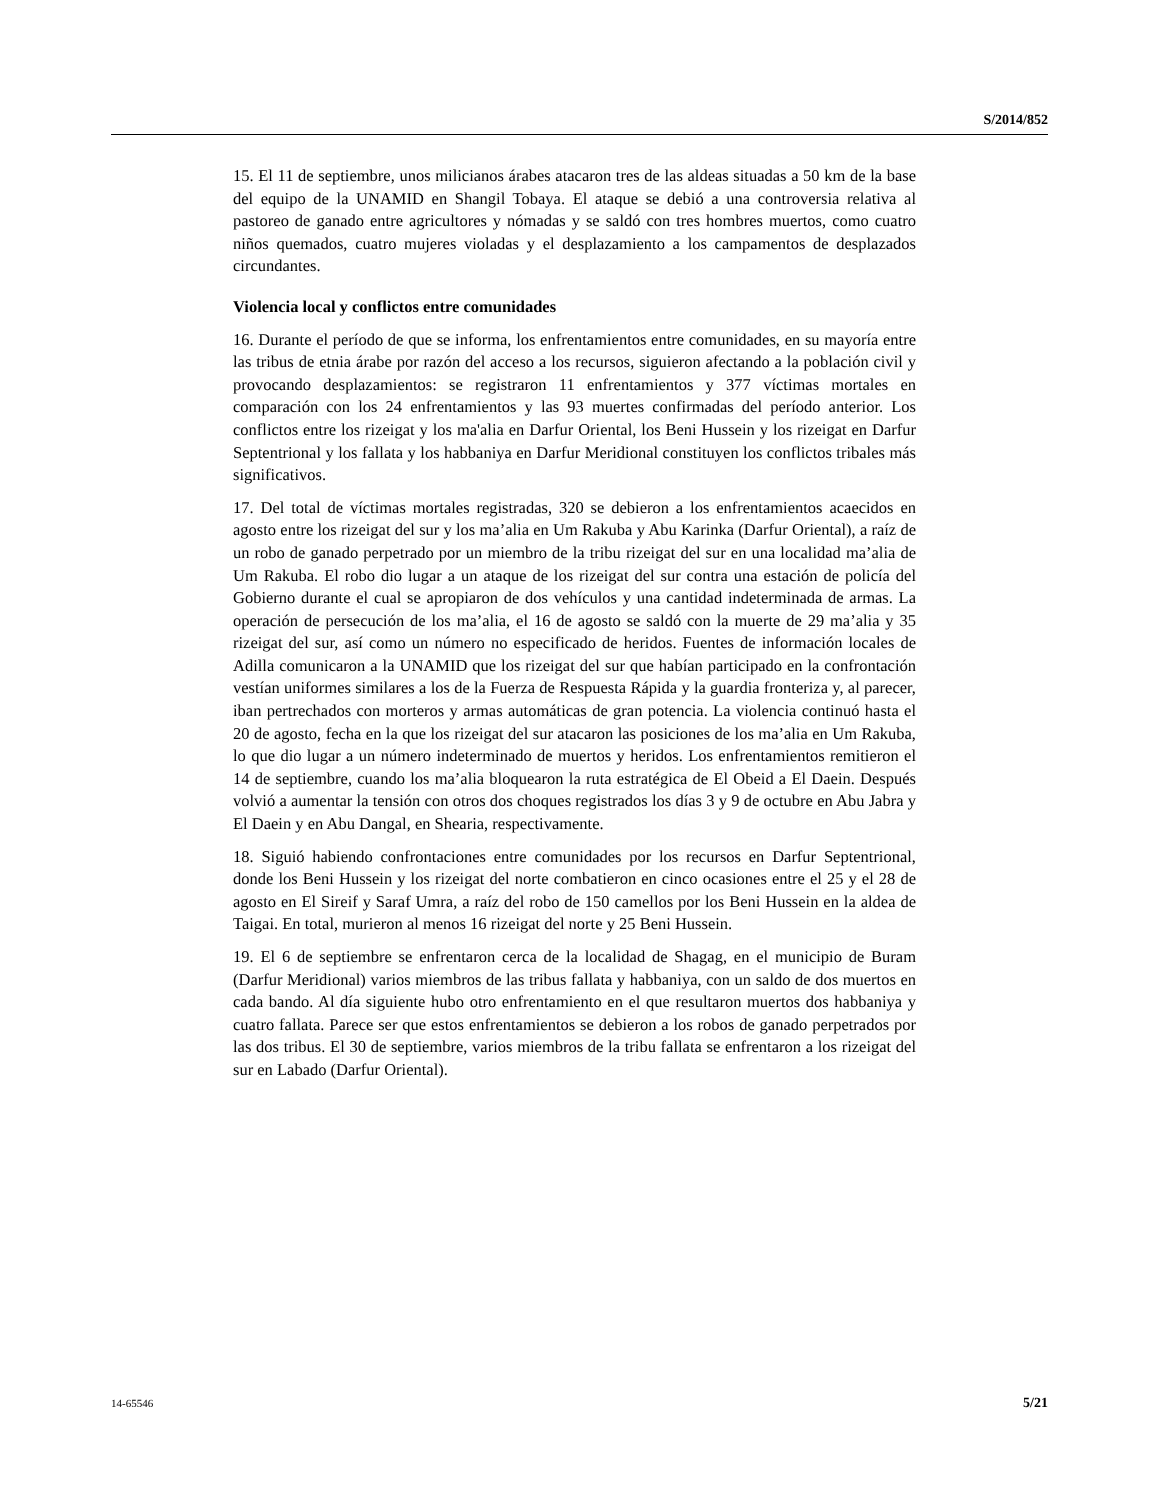S/2014/852
15. El 11 de septiembre, unos milicianos árabes atacaron tres de las aldeas situadas a 50 km de la base del equipo de la UNAMID en Shangil Tobaya. El ataque se debió a una controversia relativa al pastoreo de ganado entre agricultores y nómadas y se saldó con tres hombres muertos, como cuatro niños quemados, cuatro mujeres violadas y el desplazamiento a los campamentos de desplazados circundantes.
Violencia local y conflictos entre comunidades
16. Durante el período de que se informa, los enfrentamientos entre comunidades, en su mayoría entre las tribus de etnia árabe por razón del acceso a los recursos, siguieron afectando a la población civil y provocando desplazamientos: se registraron 11 enfrentamientos y 377 víctimas mortales en comparación con los 24 enfrentamientos y las 93 muertes confirmadas del período anterior. Los conflictos entre los rizeigat y los ma'alia en Darfur Oriental, los Beni Hussein y los rizeigat en Darfur Septentrional y los fallata y los habbaniya en Darfur Meridional constituyen los conflictos tribales más significativos.
17. Del total de víctimas mortales registradas, 320 se debieron a los enfrentamientos acaecidos en agosto entre los rizeigat del sur y los ma’alia en Um Rakuba y Abu Karinka (Darfur Oriental), a raíz de un robo de ganado perpetrado por un miembro de la tribu rizeigat del sur en una localidad ma’alia de Um Rakuba. El robo dio lugar a un ataque de los rizeigat del sur contra una estación de policía del Gobierno durante el cual se apropiaron de dos vehículos y una cantidad indeterminada de armas. La operación de persecución de los ma’alia, el 16 de agosto se saldó con la muerte de 29 ma’alia y 35 rizeigat del sur, así como un número no especificado de heridos. Fuentes de información locales de Adilla comunicaron a la UNAMID que los rizeigat del sur que habían participado en la confrontación vestían uniformes similares a los de la Fuerza de Respuesta Rápida y la guardia fronteriza y, al parecer, iban pertrechados con morteros y armas automáticas de gran potencia. La violencia continuó hasta el 20 de agosto, fecha en la que los rizeigat del sur atacaron las posiciones de los ma’alia en Um Rakuba, lo que dio lugar a un número indeterminado de muertos y heridos. Los enfrentamientos remitieron el 14 de septiembre, cuando los ma’alia bloquearon la ruta estratégica de El Obeid a El Daein. Después volvió a aumentar la tensión con otros dos choques registrados los días 3 y 9 de octubre en Abu Jabra y El Daein y en Abu Dangal, en Shearia, respectivamente.
18. Siguió habiendo confrontaciones entre comunidades por los recursos en Darfur Septentrional, donde los Beni Hussein y los rizeigat del norte combatieron en cinco ocasiones entre el 25 y el 28 de agosto en El Sireif y Saraf Umra, a raíz del robo de 150 camellos por los Beni Hussein en la aldea de Taigai. En total, murieron al menos 16 rizeigat del norte y 25 Beni Hussein.
19. El 6 de septiembre se enfrentaron cerca de la localidad de Shagag, en el municipio de Buram (Darfur Meridional) varios miembros de las tribus fallata y habbaniya, con un saldo de dos muertos en cada bando. Al día siguiente hubo otro enfrentamiento en el que resultaron muertos dos habbaniya y cuatro fallata. Parece ser que estos enfrentamientos se debieron a los robos de ganado perpetrados por las dos tribus. El 30 de septiembre, varios miembros de la tribu fallata se enfrentaron a los rizeigat del sur en Labado (Darfur Oriental).
14-65546 5/21